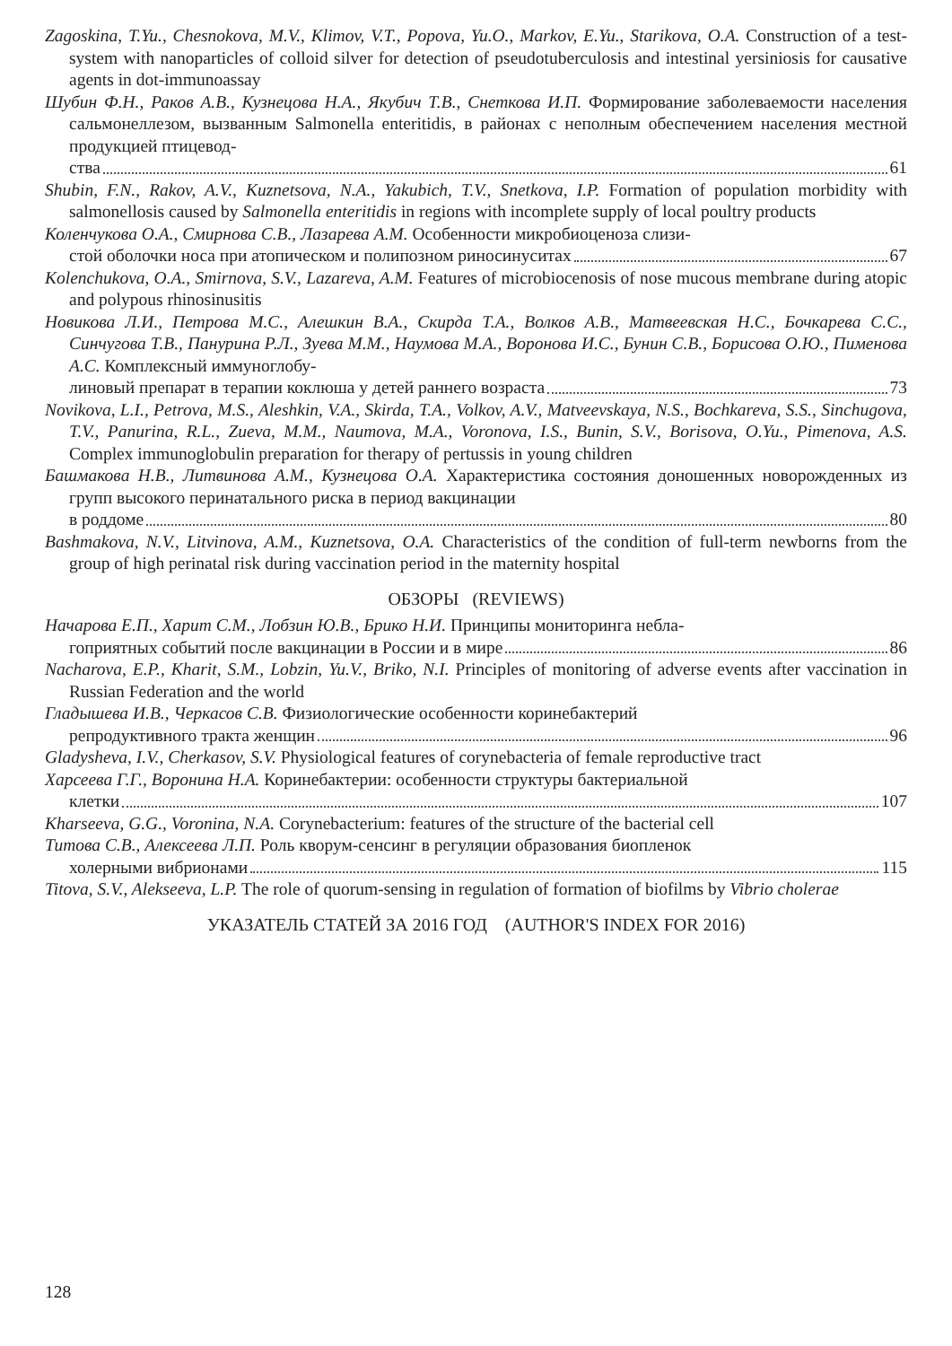Zagoskina, T.Yu., Chesnokova, M.V., Klimov, V.T., Popova, Yu.O., Markov, E.Yu., Starikova, O.A. Construction of a test-system with nanoparticles of colloid silver for detection of pseudotuberculosis and intestinal yersiniosis for causative agents in dot-immunoassay
Шубин Ф.Н., Раков А.В., Кузнецова Н.А., Якубич Т.В., Снеткова И.П. Формирование заболеваемости населения сальмонеллезом, вызванным Salmonella enteritidis, в районах с неполным обеспечением населения местной продукцией птицевод-
ства 61
Shubin, F.N., Rakov, A.V., Kuznetsova, N.A., Yakubich, T.V., Snetkova, I.P. Formation of population morbidity with salmonellosis caused by Salmonella enteritidis in regions with incomplete supply of local poultry products
Коленчукова О.А., Смирнова С.В., Лазарева А.М. Особенности микробиоценоза слизи-
стой оболочки носа при атопическом и полипозном риносинуситах 67
Kolenchukova, O.A., Smirnova, S.V., Lazareva, A.M. Features of microbiocenosis of nose mucous membrane during atopic and polypous rhinosinusitis
Новикова Л.И., Петрова М.С., Алешкин В.А., Скирда Т.А., Волков А.В., Матвеевская Н.С., Бочкарева С.С., Синчугова Т.В., Панурина Р.Л., Зуева М.М., Наумова М.А., Воронова И.С., Бунин С.В., Борисова О.Ю., Пименова А.С. Комплексный иммуноглобу-
линовый препарат в терапии коклюша у детей раннего возраста 73
Novikova, L.I., Petrova, M.S., Aleshkin, V.A., Skirda, T.A., Volkov, A.V., Matveevskaya, N.S., Bochkareva, S.S., Sinchugova, T.V., Panurina, R.L., Zueva, M.M., Naumova, M.A., Voronova, I.S., Bunin, S.V., Borisova, O.Yu., Pimenova, A.S. Complex immunoglobulin preparation for therapy of pertussis in young children
Башмакова Н.В., Литвинова А.М., Кузнецова О.А. Характеристика состояния доношенных новорожденных из групп высокого перинатального риска в период вакцинации
в роддоме 80
Bashmakova, N.V., Litvinova, A.M., Kuznetsova, O.A. Characteristics of the condition of full-term newborns from the group of high perinatal risk during vaccination period in the maternity hospital
ОБЗОРЫ (REVIEWS)
Начарова Е.П., Харит С.М., Лобзин Ю.В., Брико Н.И. Принципы мониторинга небла-
гоприятных событий после вакцинации в России и в мире 86
Nacharova, E.P., Kharit, S.M., Lobzin, Yu.V., Briko, N.I. Principles of monitoring of adverse events after vaccination in Russian Federation and the world
Гладышева И.В., Черкасов С.В. Физиологические особенности коринебактерий
репродуктивного тракта женщин 96
Gladysheva, I.V., Cherkasov, S.V. Physiological features of corynebacteria of female reproductive tract
Харсеева Г.Г., Воронина Н.А. Коринебактерии: особенности структуры бактериальной
клетки 107
Kharseeva, G.G., Voronina, N.A. Corynebacterium: features of the structure of the bacterial cell
Титова С.В., Алексеева Л.П. Роль кворум-сенсинг в регуляции образования биопленок
холерными вибрионами 115
Titova, S.V., Alekseeva, L.P. The role of quorum-sensing in regulation of formation of biofilms by Vibrio cholerae
УКАЗАТЕЛЬ СТАТЕЙ ЗА 2016 ГОД (AUTHOR'S INDEX FOR 2016)
128